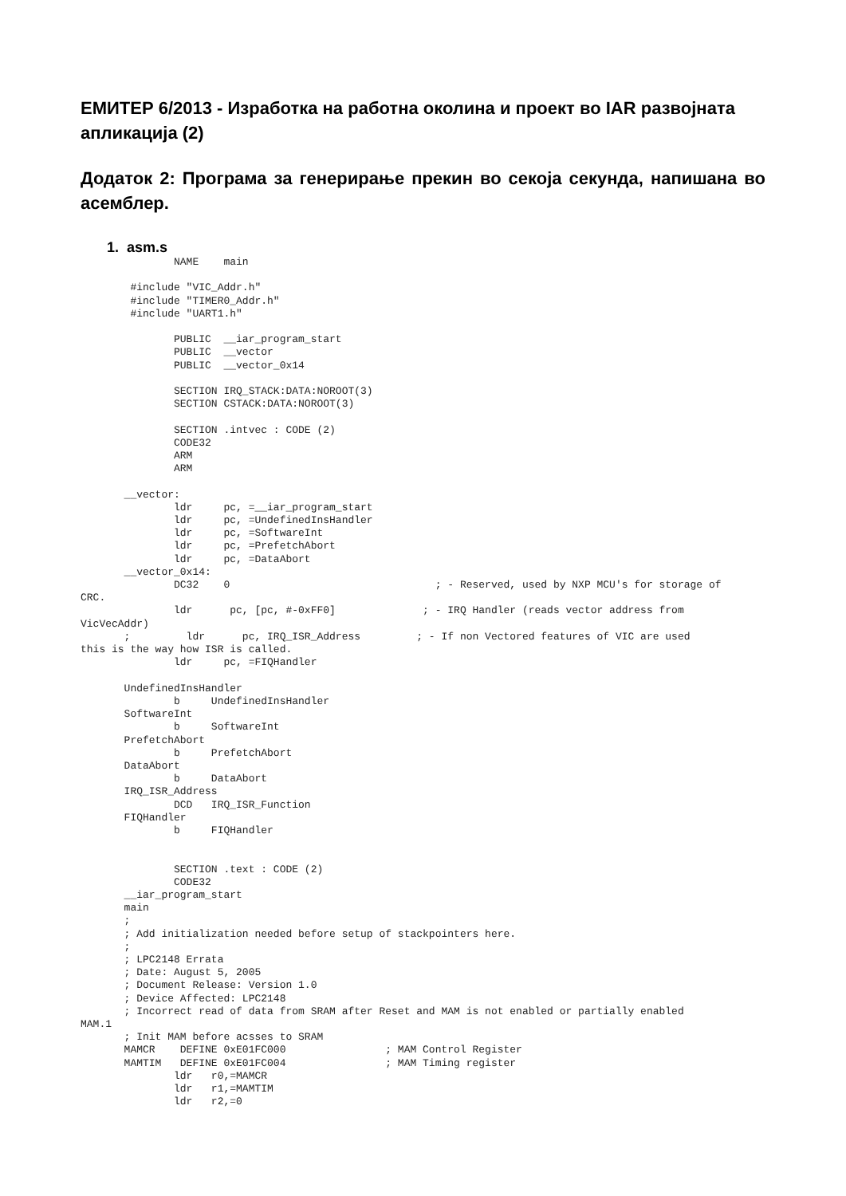ЕМИТЕР 6/2013 - Изработка на работна околина и проект во IAR развојната апликација (2)
Додаток 2: Програма за генерирање прекин во секоја секунда, напишана во асемблер.
1. asm.s
               NAME    main

        #include "VIC_Addr.h"
        #include "TIMER0_Addr.h"
        #include "UART1.h"

               PUBLIC  __iar_program_start
               PUBLIC  __vector
               PUBLIC  __vector_0x14

               SECTION IRQ_STACK:DATA:NOROOT(3)
               SECTION CSTACK:DATA:NOROOT(3)

               SECTION .intvec : CODE (2)
               CODE32
               ARM
               ARM

       __vector:
               ldr     pc, =__iar_program_start
               ldr     pc, =UndefinedInsHandler
               ldr     pc, =SoftwareInt
               ldr     pc, =PrefetchAbort
               ldr     pc, =DataAbort
       __vector_0x14:
               DC32    0                                 ; - Reserved, used by NXP MCU's for storage of
CRC.
               ldr      pc, [pc, #-0xFF0]              ; - IRQ Handler (reads vector address from
VicVecAddr)
       ;         ldr      pc, IRQ_ISR_Address         ; - If non Vectored features of VIC are used
this is the way how ISR is called.
               ldr     pc, =FIQHandler

       UndefinedInsHandler
               b     UndefinedInsHandler
       SoftwareInt
               b     SoftwareInt
       PrefetchAbort
               b     PrefetchAbort
       DataAbort
               b     DataAbort
       IRQ_ISR_Address
               DCD   IRQ_ISR_Function
       FIQHandler
               b     FIQHandler


               SECTION .text : CODE (2)
               CODE32
       __iar_program_start
       main
       ;
       ; Add initialization needed before setup of stackpointers here.
       ;
       ; LPC2148 Errata
       ; Date: August 5, 2005
       ; Document Release: Version 1.0
       ; Device Affected: LPC2148
       ; Incorrect read of data from SRAM after Reset and MAM is not enabled or partially enabled
MAM.1
       ; Init MAM before acsses to SRAM
       MAMCR    DEFINE 0xE01FC000                ; MAM Control Register
       MAMTIM   DEFINE 0xE01FC004                ; MAM Timing register
               ldr   r0,=MAMCR
               ldr   r1,=MAMTIM
               ldr   r2,=0